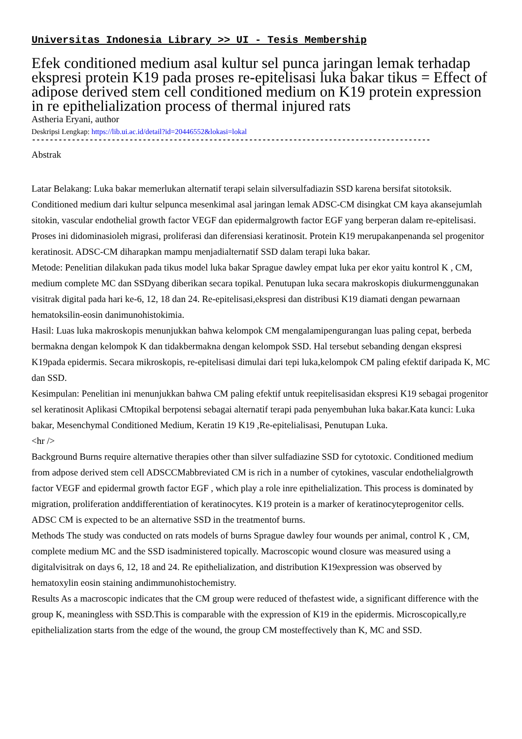Universitas Indonesia Library >> UI - Tesis Membership
Efek conditioned medium asal kultur sel punca jaringan lemak terhadap ekspresi protein K19 pada proses re-epitelisasi luka bakar tikus = Effect of adipose derived stem cell conditioned medium on K19 protein expression in re epithelialization process of thermal injured rats
Astheria Eryani, author
Deskripsi Lengkap: https://lib.ui.ac.id/detail?id=20446552&lokasi=lokal
------------------------------------------------------------------------------------------
Abstrak
Latar Belakang: Luka bakar memerlukan alternatif terapi selain silversulfadiazin SSD karena bersifat sitotoksik. Conditioned medium dari kultur selpunca mesenkimal asal jaringan lemak ADSC-CM disingkat CM kaya akansejumlah sitokin, vascular endothelial growth factor VEGF dan epidermalgrowth factor EGF yang berperan dalam re-epitelisasi. Proses ini didominasioleh migrasi, proliferasi dan diferensiasi keratinosit. Protein K19 merupakanpenanda sel progenitor keratinosit. ADSC-CM diharapkan mampu menjadialternatif SSD dalam terapi luka bakar.
Metode: Penelitian dilakukan pada tikus model luka bakar Sprague dawley empat luka per ekor yaitu kontrol K , CM, medium complete MC dan SSDyang diberikan secara topikal. Penutupan luka secara makroskopis diukurmenggunakan visitrak digital pada hari ke-6, 12, 18 dan 24. Re-epitelisasi,ekspresi dan distribusi K19 diamati dengan pewarnaan hematoksilin-eosin danimunohistokimia.
Hasil: Luas luka makroskopis menunjukkan bahwa kelompok CM mengalamipengurangan luas paling cepat, berbeda bermakna dengan kelompok K dan tidakbermakna dengan kelompok SSD. Hal tersebut sebanding dengan ekspresi K19pada epidermis. Secara mikroskopis, re-epitelisasi dimulai dari tepi luka,kelompok CM paling efektif daripada K, MC dan SSD.
Kesimpulan: Penelitian ini menunjukkan bahwa CM paling efektif untuk reepitelisasidan ekspresi K19 sebagai progenitor sel keratinosit Aplikasi CMtopikal berpotensi sebagai alternatif terapi pada penyembuhan luka bakar.Kata kunci: Luka bakar, Mesenchymal Conditioned Medium, Keratin 19 K19 ,Re-epitelialisasi, Penutupan Luka.
<hr />
Background Burns require alternative therapies other than silver sulfadiazine SSD for cytotoxic. Conditioned medium from adpose derived stem cell ADSCCMabbreviated CM is rich in a number of cytokines, vascular endothelialgrowth factor VEGF and epidermal growth factor EGF , which play a role inre epithelialization. This process is dominated by migration, proliferation anddifferentiation of keratinocytes. K19 protein is a marker of keratinocyteprogenitor cells. ADSC CM is expected to be an alternative SSD in the treatmentof burns.
Methods The study was conducted on rats models of burns Sprague dawley four wounds per animal, control K , CM, complete medium MC and the SSD isadministered topically. Macroscopic wound closure was measured using a digitalvisitrak on days 6, 12, 18 and 24. Re epithelialization, and distribution K19expression was observed by hematoxylin eosin staining andimmunohistochemistry.
Results As a macroscopic indicates that the CM group were reduced of thefastest wide, a significant difference with the group K, meaningless with SSD.This is comparable with the expression of K19 in the epidermis. Microscopically,re epithelialization starts from the edge of the wound, the group CM mosteffectively than K, MC and SSD.